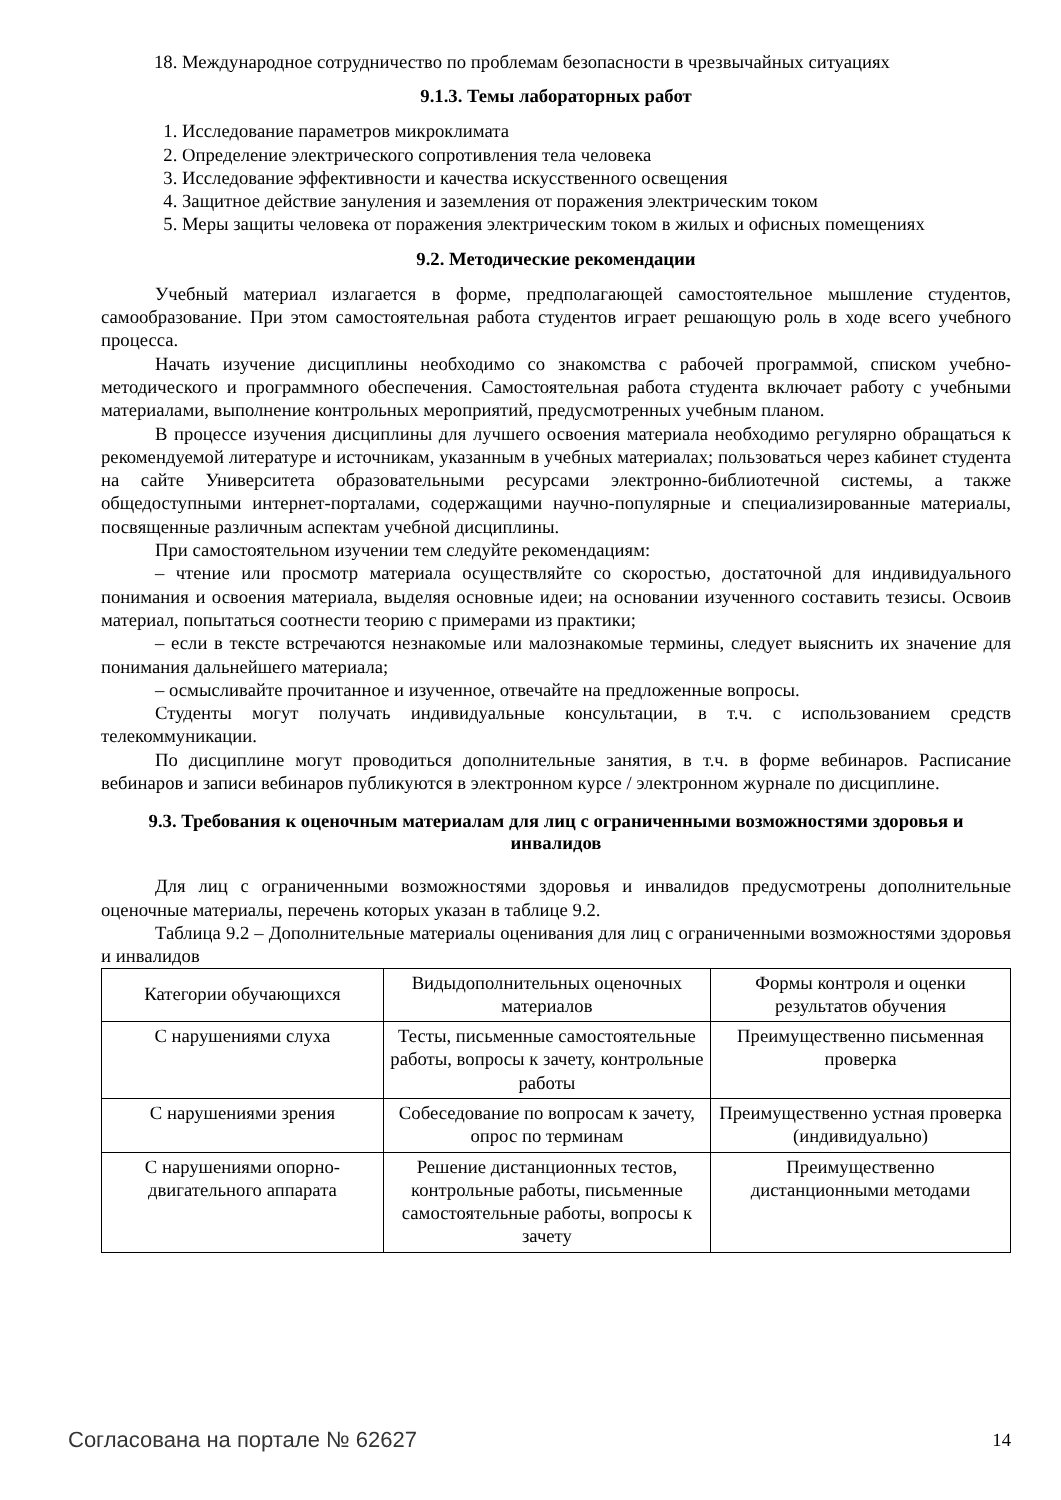18. Международное сотрудничество по проблемам безопасности в чрезвычайных ситуациях
9.1.3. Темы лабораторных работ
1. Исследование параметров микроклимата
2. Определение электрического сопротивления тела человека
3. Исследование эффективности и качества искусственного освещения
4. Защитное действие зануления и заземления от поражения электрическим током
5. Меры защиты человека от поражения электрическим током в жилых и офисных помещениях
9.2. Методические рекомендации
Учебный материал излагается в форме, предполагающей самостоятельное мышление студентов, самообразование. При этом самостоятельная работа студентов играет решающую роль в ходе всего учебного процесса.
Начать изучение дисциплины необходимо со знакомства с рабочей программой, списком учебно-методического и программного обеспечения. Самостоятельная работа студента включает работу с учебными материалами, выполнение контрольных мероприятий, предусмотренных учебным планом.
В процессе изучения дисциплины для лучшего освоения материала необходимо регулярно обращаться к рекомендуемой литературе и источникам, указанным в учебных материалах; пользоваться через кабинет студента на сайте Университета образовательными ресурсами электронно-библиотечной системы, а также общедоступными интернет-порталами, содержащими научно-популярные и специализированные материалы, посвященные различным аспектам учебной дисциплины.
При самостоятельном изучении тем следуйте рекомендациям:
– чтение или просмотр материала осуществляйте со скоростью, достаточной для индивидуального понимания и освоения материала, выделяя основные идеи; на основании изученного составить тезисы. Освоив материал, попытаться соотнести теорию с примерами из практики;
– если в тексте встречаются незнакомые или малознакомые термины, следует выяснить их значение для понимания дальнейшего материала;
– осмысливайте прочитанное и изученное, отвечайте на предложенные вопросы.
Студенты могут получать индивидуальные консультации, в т.ч. с использованием средств телекоммуникации.
По дисциплине могут проводиться дополнительные занятия, в т.ч. в форме вебинаров. Расписание вебинаров и записи вебинаров публикуются в электронном курсе / электронном журнале по дисциплине.
9.3. Требования к оценочным материалам для лиц с ограниченными возможностями здоровья и инвалидов
Для лиц с ограниченными возможностями здоровья и инвалидов предусмотрены дополнительные оценочные материалы, перечень которых указан в таблице 9.2.
Таблица 9.2 – Дополнительные материалы оценивания для лиц с ограниченными возможностями здоровья и инвалидов
| Категории обучающихся | Видыдополнительных оценочных материалов | Формы контроля и оценки результатов обучения |
| С нарушениями слуха | Тесты, письменные самостоятельные работы, вопросы к зачету, контрольные работы | Преимущественно письменная проверка |
| С нарушениями зрения | Собеседование по вопросам к зачету, опрос по терминам | Преимущественно устная проверка (индивидуально) |
| С нарушениями опорно-двигательного аппарата | Решение дистанционных тестов, контрольные работы, письменные самостоятельные работы, вопросы к зачету | Преимущественно дистанционными методами |
Согласована на портале № 62627 14